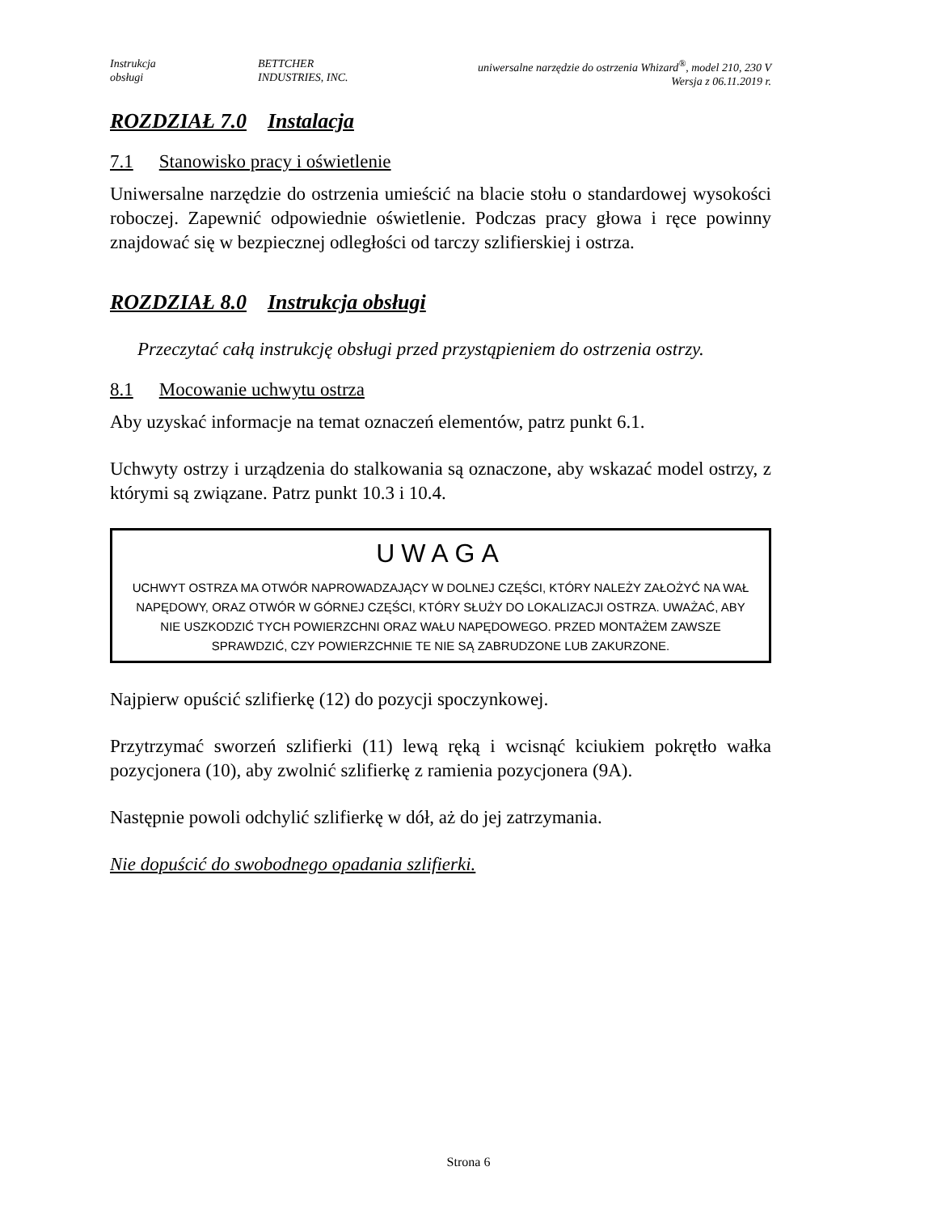Instrukcja
obsługi
BETTCHER
INDUSTRIES, INC.
uniwersalne narzędzie do ostrzenia Whizard<sup>®</sup>, model 210, 230 V
Wersja z 06.11.2019 r.
ROZDZIAŁ 7.0 Instalacja
7.1 Stanowisko pracy i oświetlenie
Uniwersalne narzędzie do ostrzenia umieścić na blacie stołu o standardowej wysokości roboczej. Zapewnić odpowiednie oświetlenie. Podczas pracy głowa i ręce powinny znajdować się w bezpiecznej odległości od tarczy szlifierskiej i ostrza.
ROZDZIAŁ 8.0 Instrukcja obsługi
Przeczytać całą instrukcję obsługi przed przystąpieniem do ostrzenia ostrzy.
8.1 Mocowanie uchwytu ostrza
Aby uzyskać informacje na temat oznaczeń elementów, patrz punkt 6.1.
Uchwyty ostrzy i urządzenia do stalkowania są oznaczone, aby wskazać model ostrzy, z którymi są związane. Patrz punkt 10.3 i 10.4.
UWAGA
UCHWYT OSTRZA MA OTWÓR NAPROWADZAJĄCY W DOLNEJ CZĘŚCI, KTÓRY NALEŻY ZAŁOŻYĆ NA WAŁ NAPĘDOWY, ORAZ OTWÓR W GÓRNEJ CZĘŚCI, KTÓRY SŁUŻY DO LOKALIZACJI OSTRZA. UWAŻAĆ, ABY NIE USZKODZIĆ TYCH POWIERZCHNI ORAZ WAŁU NAPĘDOWEGO. PRZED MONTAŻEM ZAWSZE SPRAWDZIĆ, CZY POWIERZCHNIE TE NIE SĄ ZABRUDZONE LUB ZAKURZONE.
Najpierw opuścić szlifierkę (12) do pozycji spoczynkowej.
Przytrzymać sworzeń szlifierki (11) lewą ręką i wcisnąć kciukiem pokrętło wałka pozycjonera (10), aby zwolnić szlifierkę z ramienia pozycjonera (9A).
Następnie powoli odchylić szlifierkę w dół, aż do jej zatrzymania.
Nie dopuścić do swobodnego opadania szlifierki.
Strona 6